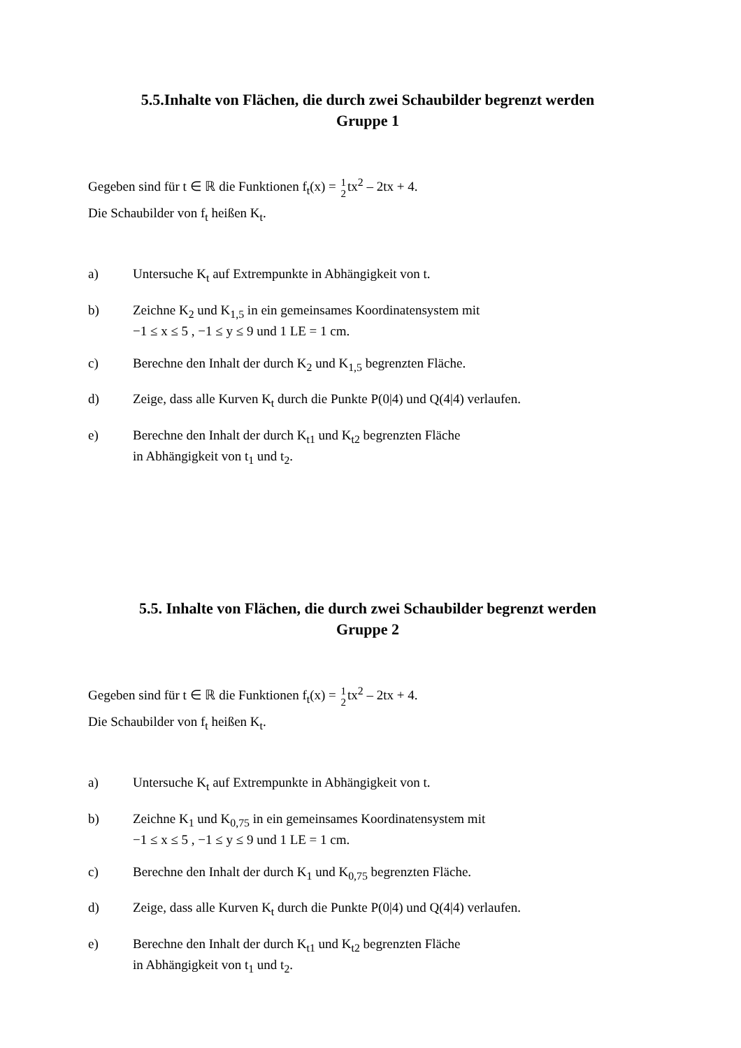5.5.Inhalte von Flächen, die durch zwei Schaubilder begrenzt werden
Gruppe 1
Gegeben sind für t ∈ ℝ die Funktionen f<sub>t</sub>(x) = 1 2tx<sup>2</sup> – 2tx + 4.
Die Schaubilder von f<sub>t</sub> heißen K<sub>t</sub>.
a) Untersuche K<sub>t</sub> auf Extrempunkte in Abhängigkeit von t.
b) Zeichne K<sub>2</sub> und K<sub>1,5</sub> in ein gemeinsames Koordinatensystem mit
−1 ≤ x ≤ 5 , −1 ≤ y ≤ 9 und 1 LE = 1 cm.
c) Berechne den Inhalt der durch K<sub>2</sub> und K<sub>1,5</sub> begrenzten Fläche.
d) Zeige, dass alle Kurven K<sub>t</sub> durch die Punkte P(0|4) und Q(4|4) verlaufen.
e) Berechne den Inhalt der durch K<sub>t1</sub> und K<sub>t2</sub> begrenzten Fläche
in Abhängigkeit von t<sub>1</sub> und t<sub>2</sub>.
5.5. Inhalte von Flächen, die durch zwei Schaubilder begrenzt werden
Gruppe 2
Gegeben sind für t ∈ ℝ die Funktionen f<sub>t</sub>(x) = 1 2tx<sup>2</sup> – 2tx + 4.
Die Schaubilder von f<sub>t</sub> heißen K<sub>t</sub>.
a) Untersuche K<sub>t</sub> auf Extrempunkte in Abhängigkeit von t.
b) Zeichne K<sub>1</sub> und K<sub>0,75</sub> in ein gemeinsames Koordinatensystem mit
−1 ≤ x ≤ 5 , −1 ≤ y ≤ 9 und 1 LE = 1 cm.
c) Berechne den Inhalt der durch K<sub>1</sub> und K<sub>0,75</sub> begrenzten Fläche.
d) Zeige, dass alle Kurven K<sub>t</sub> durch die Punkte P(0|4) und Q(4|4) verlaufen.
e) Berechne den Inhalt der durch K<sub>t1</sub> und K<sub>t2</sub> begrenzten Fläche
in Abhängigkeit von t<sub>1</sub> und t<sub>2</sub>.